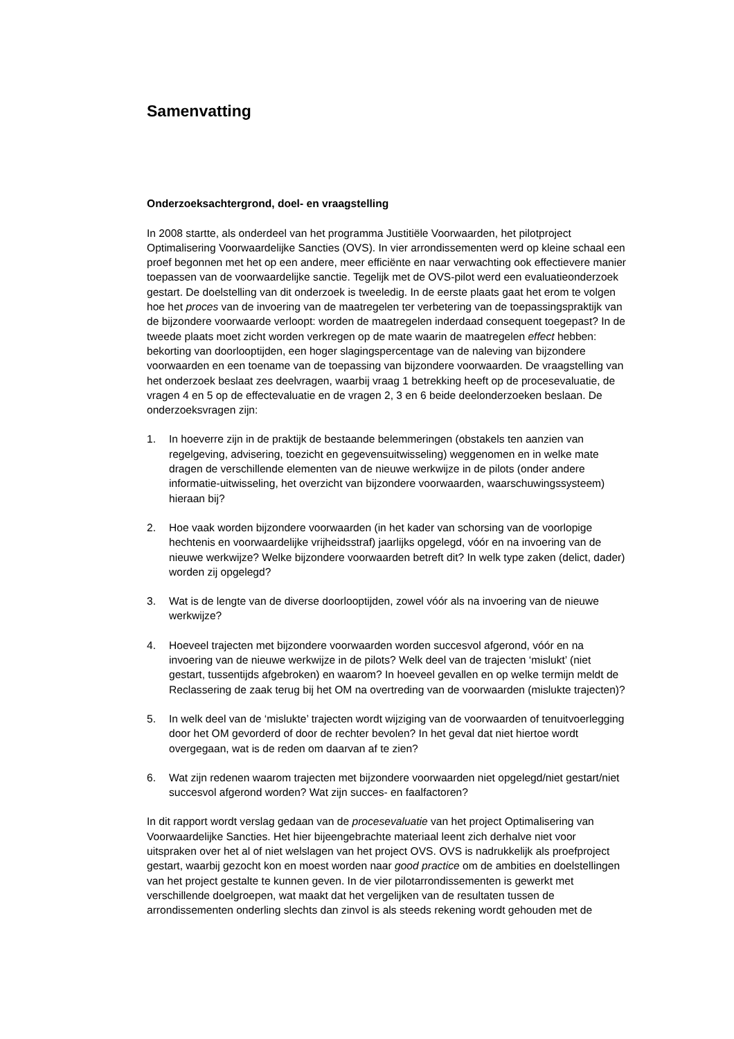Samenvatting
Onderzoeksachtergrond, doel- en vraagstelling
In 2008 startte, als onderdeel van het programma Justitiële Voorwaarden, het pilotproject Optimalisering Voorwaardelijke Sancties (OVS). In vier arrondissementen werd op kleine schaal een proef begonnen met het op een andere, meer efficiënte en naar verwachting ook effectievere manier toepassen van de voorwaardelijke sanctie. Tegelijk met de OVS-pilot werd een evaluatieonderzoek gestart. De doelstelling van dit onderzoek is tweeledig. In de eerste plaats gaat het erom te volgen hoe het proces van de invoering van de maatregelen ter verbetering van de toepassingspraktijk van de bijzondere voorwaarde verloopt: worden de maatregelen inderdaad consequent toegepast? In de tweede plaats moet zicht worden verkregen op de mate waarin de maatregelen effect hebben: bekorting van doorlooptijden, een hoger slagingspercentage van de naleving van bijzondere voorwaarden en een toename van de toepassing van bijzondere voorwaarden. De vraagstelling van het onderzoek beslaat zes deelvragen, waarbij vraag 1 betrekking heeft op de procesevaluatie, de vragen 4 en 5 op de effectevaluatie en de vragen 2, 3 en 6 beide deelonderzoeken beslaan. De onderzoeksvragen zijn:
1. In hoeverre zijn in de praktijk de bestaande belemmeringen (obstakels ten aanzien van regelgeving, advisering, toezicht en gegevensuitwisseling) weggenomen en in welke mate dragen de verschillende elementen van de nieuwe werkwijze in de pilots (onder andere informatie-uitwisseling, het overzicht van bijzondere voorwaarden, waarschuwingssysteem) hieraan bij?
2. Hoe vaak worden bijzondere voorwaarden (in het kader van schorsing van de voorlopige hechtenis en voorwaardelijke vrijheidsstraf) jaarlijks opgelegd, vóór en na invoering van de nieuwe werkwijze? Welke bijzondere voorwaarden betreft dit? In welk type zaken (delict, dader) worden zij opgelegd?
3. Wat is de lengte van de diverse doorlooptijden, zowel vóór als na invoering van de nieuwe werkwijze?
4. Hoeveel trajecten met bijzondere voorwaarden worden succesvol afgerond, vóór en na invoering van de nieuwe werkwijze in de pilots? Welk deel van de trajecten ‘mislukt’ (niet gestart, tussentijds afgebroken) en waarom? In hoeveel gevallen en op welke termijn meldt de Reclassering de zaak terug bij het OM na overtreding van de voorwaarden (mislukte trajecten)?
5. In welk deel van de ‘mislukte’ trajecten wordt wijziging van de voorwaarden of tenuitvoerlegging door het OM gevorderd of door de rechter bevolen? In het geval dat niet hiertoe wordt overgegaan, wat is de reden om daarvan af te zien?
6. Wat zijn redenen waarom trajecten met bijzondere voorwaarden niet opgelegd/niet gestart/niet succesvol afgerond worden? Wat zijn succes- en faalfactoren?
In dit rapport wordt verslag gedaan van de procesevaluatie van het project Optimalisering van Voorwaardelijke Sancties. Het hier bijeengebrachte materiaal leent zich derhalve niet voor uitspraken over het al of niet welslagen van het project OVS. OVS is nadrukkelijk als proefproject gestart, waarbij gezocht kon en moest worden naar good practice om de ambities en doelstellingen van het project gestalte te kunnen geven. In de vier pilotarrondissementen is gewerkt met verschillende doelgroepen, wat maakt dat het vergelijken van de resultaten tussen de arrondissementen onderling slechts dan zinvol is als steeds rekening wordt gehouden met de